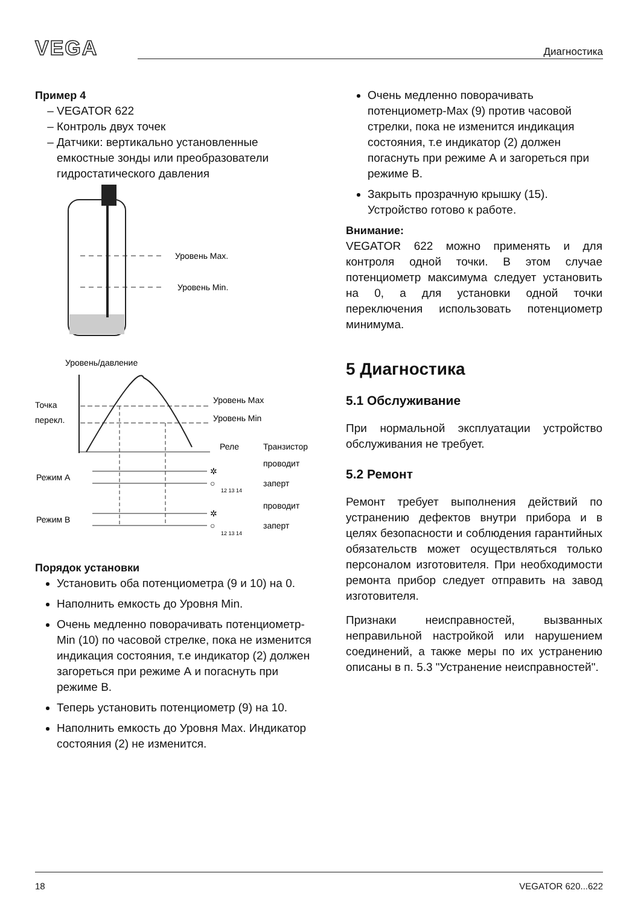VEGA Диагностика
Пример 4
VEGATOR 622
Контроль двух точек
Датчики: вертикально установленные емкостные зонды или преобразователи гидростатического давления
Уровень Max.
Уровень Min.
Уровень/давление
Точка
перекл.
Уровень Max
Уровень Min
Реле
Транзистор
Режим А
Режим В
✲
○
✲
○
проводит
заперт
проводит
заперт
12 13 14
12 13 14
Порядок установки
Установить оба потенциометра (9 и 10) на 0.
Наполнить емкость до Уровня Min.
Очень медленно поворачивать потенциометр-Min (10) по часовой стрелке, пока не изменится индикация состояния, т.е индикатор (2) должен загореться при режиме А и погаснуть при режиме В.
Теперь установить потенциометр (9) на 10.
Наполнить емкость до Уровня Max. Индикатор состояния (2) не изменится.
Очень медленно поворачивать потенциометр-Max (9) против часовой стрелки, пока не изменится индикация состояния, т.е индикатор (2) должен погаснуть при режиме А и загореться при режиме В.
Закрыть прозрачную крышку (15). Устройство готово к работе.
Внимание:
VEGATOR 622 можно применять и для контроля одной точки. В этом случае потенциометр максимума следует установить на 0, а для установки одной точки переключения использовать потенциометр минимума.
5 Диагностика
5.1 Обслуживание
При нормальной эксплуатации устройство обслуживания не требует.
5.2 Ремонт
Ремонт требует выполнения действий по устранению дефектов внутри прибора и в целях безопасности и соблюдения гарантийных обязательств может осуществляться только персоналом изготовителя. При необходимости ремонта прибор следует отправить на завод изготовителя.
Признаки неисправностей, вызванных неправильной настройкой или нарушением соединений, а также меры по их устранению описаны в п. 5.3 "Устранение неисправностей".
18 VEGATOR 620...622